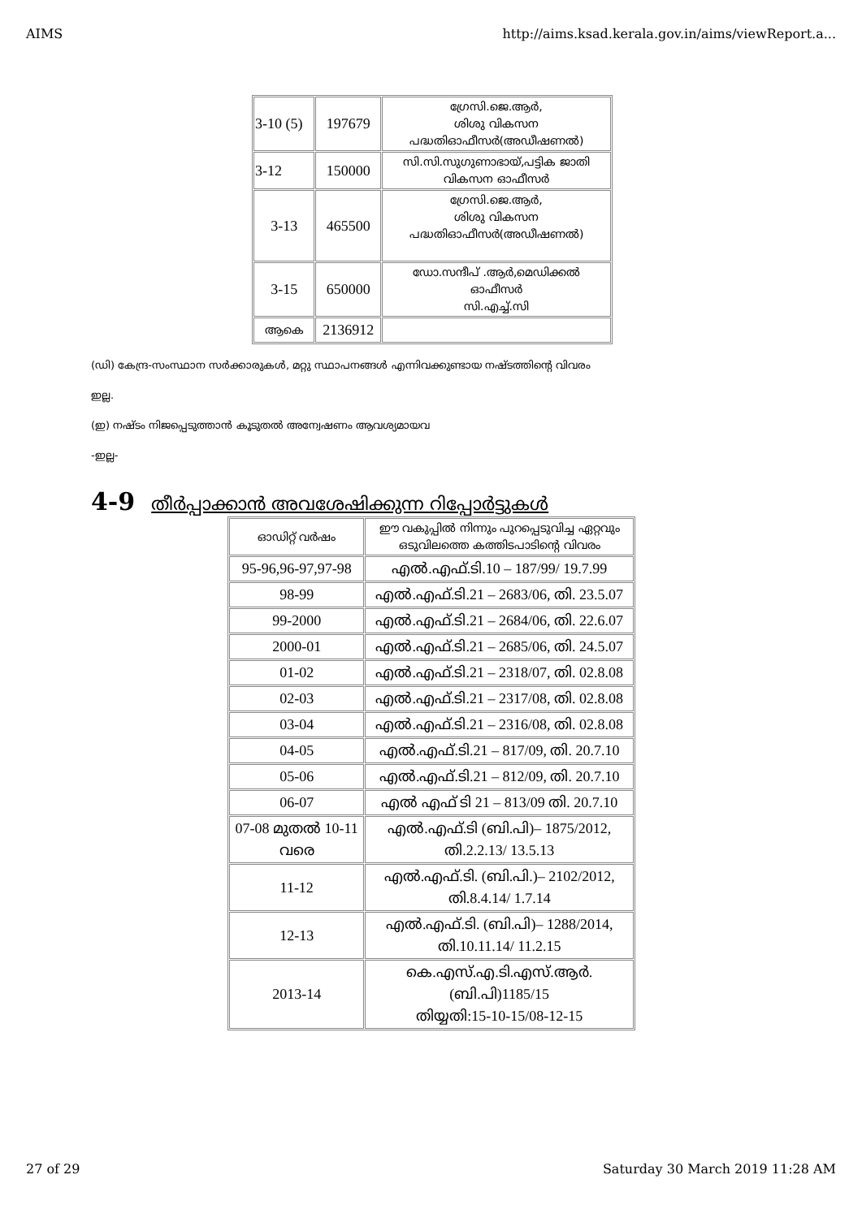AIMS http://aims.ksad.kerala.gov.in/aims/viewReport.a...
| 3-10 (5) | 197679 | ഗ്രേസി.ജെ.ആർ, ശിശു വികസന പദ്ധതിഓഫീസർ(അഡീഷണൽ) |
| 3-12 | 150000 | സി.സി.സുഗുണാഭായ്,പട്ടിക ജാതി വികസന ഓഫീസർ |
| 3-13 | 465500 | ഗ്രേസി.ജെ.ആർ, ശിശു വികസന പദ്ധതിഓഫീസർ(അഡീഷണൽ) |
| 3-15 | 650000 | ഡോ.സന്ദീപ് .ആർ,മെഡിക്കൽ ഓഫീസർ സി.എച്ച്.സി |
| ആകെ | 2136912 | |
(ഡി) കേന്ദ്ര-സംസ്ഥാന സർക്കാരുകൾ, മറ്റു സ്ഥാപനങ്ങൾ എന്നിവക്കുണ്ടായ നഷ്ടത്തിന്റെ വിവരം
ഇല്ല.
(ഇ) നഷ്ടം നിജപ്പെടുത്താൻ കൂടുതൽ അന്വേഷണം ആവശ്യമായവ
-ഇല്ല-
4-9 തീർപ്പാക്കാൻ അവശേഷിക്കുന്ന റിപ്പോർട്ടുകൾ
| ഓഡിറ്റ് വർഷം | ഈ വകുപ്പിൽ നിന്നും പുറപ്പെടുവിച്ച ഏറ്റവും ഒടുവിലത്തെ കത്തിടപാടിന്റെ വിവരം |
| --- | --- |
| 95-96,96-97,97-98 | എൽ.എഫ്.ടി.10 – 187/99/ 19.7.99 |
| 98-99 | എൽ.എഫ്.ടി.21 – 2683/06, തി. 23.5.07 |
| 99-2000 | എൽ.എഫ്.ടി.21 – 2684/06, തി. 22.6.07 |
| 2000-01 | എൽ.എഫ്.ടി.21 – 2685/06, തി. 24.5.07 |
| 01-02 | എൽ.എഫ്.ടി.21 – 2318/07, തി. 02.8.08 |
| 02-03 | എൽ.എഫ്.ടി.21 – 2317/08, തി. 02.8.08 |
| 03-04 | എൽ.എഫ്.ടി.21 – 2316/08, തി. 02.8.08 |
| 04-05 | എൽ.എഫ്.ടി.21 – 817/09, തി. 20.7.10 |
| 05-06 | എൽ.എഫ്.ടി.21 – 812/09, തി. 20.7.10 |
| 06-07 | എൽ എഫ് ടി 21 – 813/09 തി. 20.7.10 |
| 07-08 മുതൽ 10-11 വരെ | എൽ.എഫ്.ടി (ബി.പി)– 1875/2012, തി.2.2.13/ 13.5.13 |
| 11-12 | എൽ.എഫ്.ടി. (ബി.പി.)– 2102/2012, തി.8.4.14/ 1.7.14 |
| 12-13 | എൽ.എഫ്.ടി. (ബി.പി)– 1288/2014, തി.10.11.14/ 11.2.15 |
| 2013-14 | കെ.എസ്.എ.ടി.എസ്.ആർ. (ബി.പി)1185/15 തിയ്യതി:15-10-15/08-12-15 |
27 of 29 Saturday 30 March 2019 11:28 AM